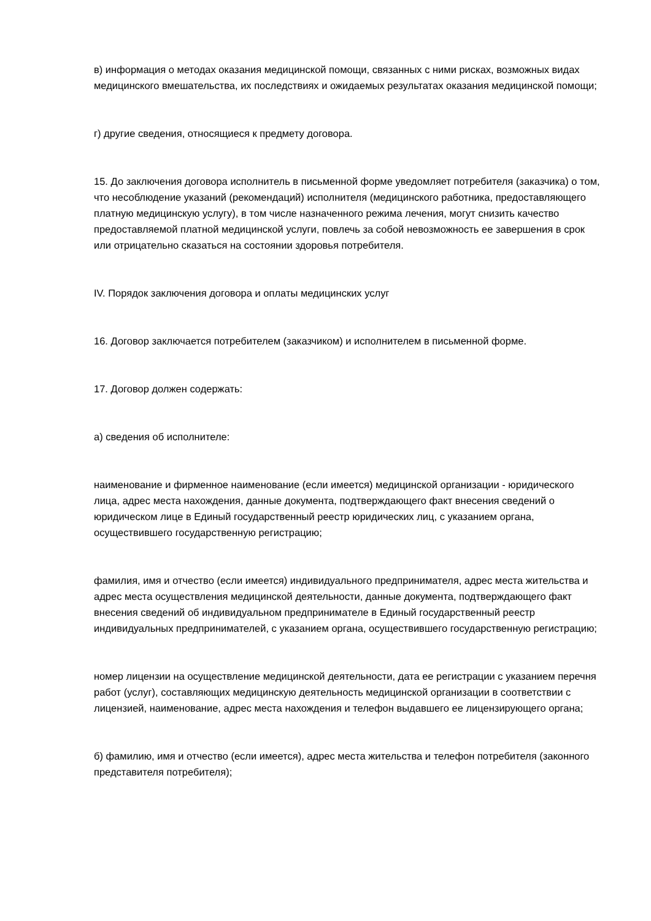в) информация о методах оказания медицинской помощи, связанных с ними рисках, возможных видах медицинского вмешательства, их последствиях и ожидаемых результатах оказания медицинской помощи;
г) другие сведения, относящиеся к предмету договора.
15. До заключения договора исполнитель в письменной форме уведомляет потребителя (заказчика) о том, что несоблюдение указаний (рекомендаций) исполнителя (медицинского работника, предоставляющего платную медицинскую услугу), в том числе назначенного режима лечения, могут снизить качество предоставляемой платной медицинской услуги, повлечь за собой невозможность ее завершения в срок или отрицательно сказаться на состоянии здоровья потребителя.
IV. Порядок заключения договора и оплаты медицинских услуг
16. Договор заключается потребителем (заказчиком) и исполнителем в письменной форме.
17. Договор должен содержать:
а) сведения об исполнителе:
наименование и фирменное наименование (если имеется) медицинской организации - юридического лица, адрес места нахождения, данные документа, подтверждающего факт внесения сведений о юридическом лице в Единый государственный реестр юридических лиц, с указанием органа, осуществившего государственную регистрацию;
фамилия, имя и отчество (если имеется) индивидуального предпринимателя, адрес места жительства и адрес места осуществления медицинской деятельности, данные документа, подтверждающего факт внесения сведений об индивидуальном предпринимателе в Единый государственный реестр индивидуальных предпринимателей, с указанием органа, осуществившего государственную регистрацию;
номер лицензии на осуществление медицинской деятельности, дата ее регистрации с указанием перечня работ (услуг), составляющих медицинскую деятельность медицинской организации в соответствии с лицензией, наименование, адрес места нахождения и телефон выдавшего ее лицензирующего органа;
б) фамилию, имя и отчество (если имеется), адрес места жительства и телефон потребителя (законного представителя потребителя);